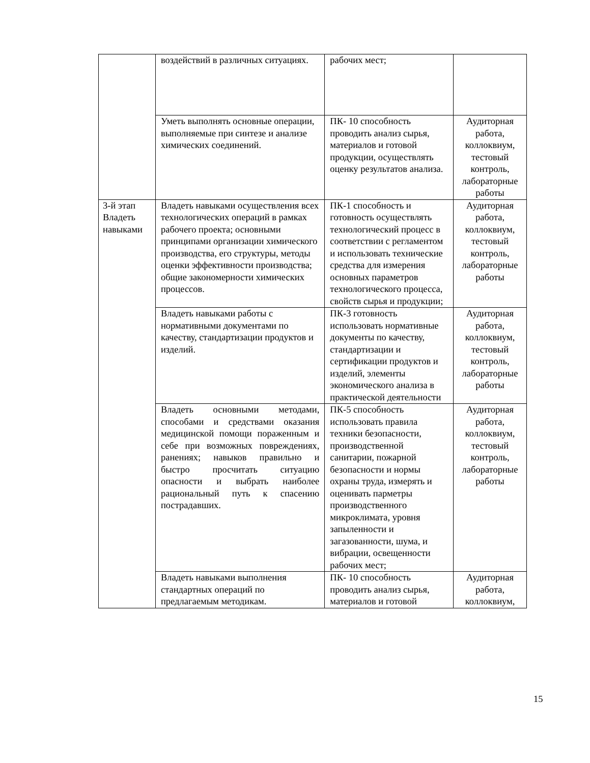| | воздействий в различных ситуациях. | рабочих мест; | |
| | Уметь выполнять основные операции, выполняемые при синтезе и анализе химических соединений. | ПК- 10 способность проводить анализ сырья, материалов и готовой продукции, осуществлять оценку результатов анализа. | Аудиторная работа, коллоквиум, тестовый контроль, лабораторные работы |
| 3-й этап Владеть навыками | Владеть навыками осуществления всех технологических операций в рамках рабочего проекта; основными принципами организации химического производства, его структуры, методы оценки эффективности производства; общие закономерности химических процессов. | ПК-1 способность и готовность осуществлять технологический процесс в соответствии с регламентом и использовать технические средства для измерения основных параметров технологического процесса, свойств сырья и продукции; | Аудиторная работа, коллоквиум, тестовый контроль, лабораторные работы |
| | Владеть навыками работы с нормативными документами по качеству, стандартизации продуктов и изделий. | ПК-3 готовность использовать нормативные документы по качеству, стандартизации и сертификации продуктов и изделий, элементы экономического анализа в практической деятельности | Аудиторная работа, коллоквиум, тестовый контроль, лабораторные работы |
| | Владеть основными методами, способами и средствами оказания медицинской помощи пораженным и себе при возможных повреждениях, ранениях; навыков правильно и быстро просчитать ситуацию опасности и выбрать наиболее рациональный путь к спасению пострадавших. | ПК-5 способность использовать правила техники безопасности, производственной санитарии, пожарной безопасности и нормы охраны труда, измерять и оценивать парметры производственного микроклимата, уровня запыленности и загазованности, шума, и вибрации, освещенности рабочих мест; | Аудиторная работа, коллоквиум, тестовый контроль, лабораторные работы |
| | Владеть навыками выполнения стандартных операций по предлагаемым методикам. | ПК- 10 способность проводить анализ сырья, материалов и готовой | Аудиторная работа, коллоквиум, |
15